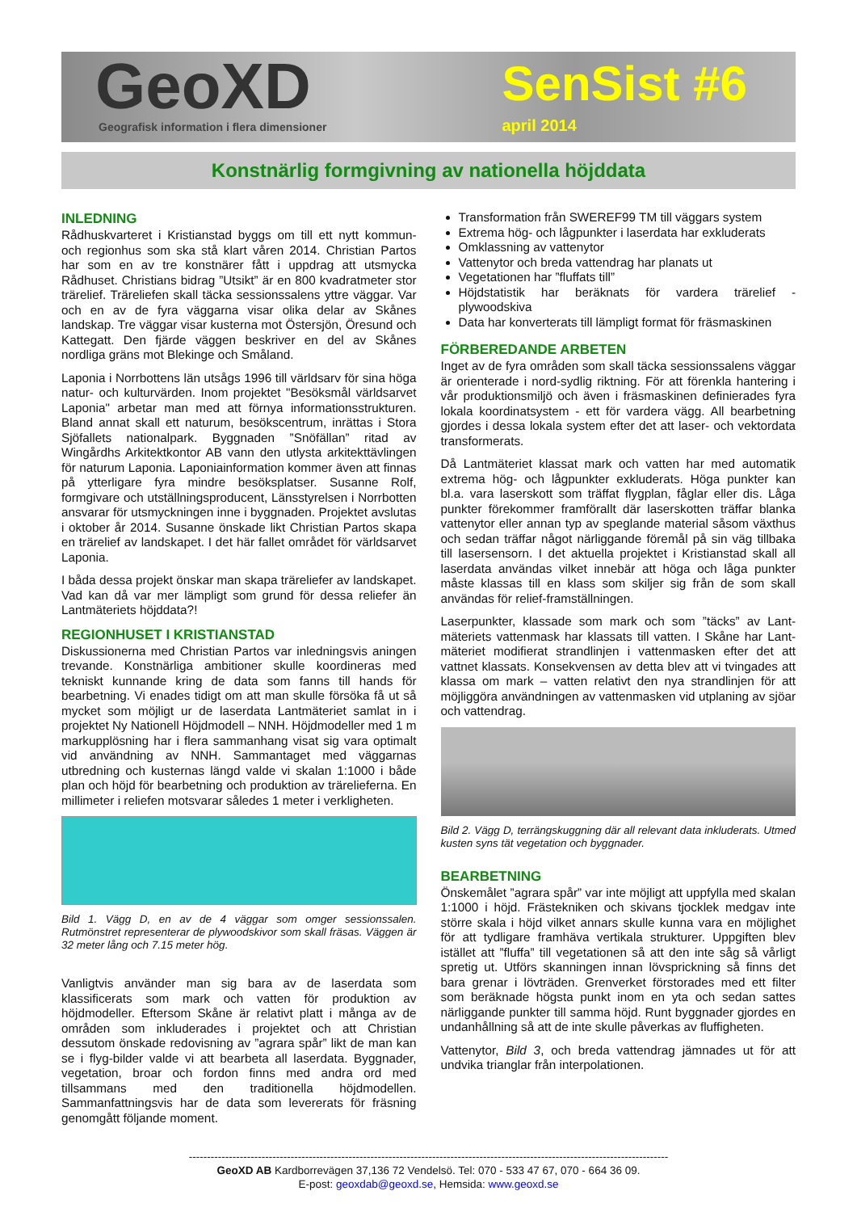GeoXD
Geografisk information i flera dimensioner
SenSist #6
april 2014
Konstnärlig formgivning av nationella höjddata
INLEDNING
Rådhuskvarteret i Kristianstad byggs om till ett nytt kommun- och regionhus som ska stå klart våren 2014. Christian Partos har som en av tre konstnärer fått i uppdrag att utsmycka Rådhuset. Christians bidrag ”Utsikt” är en 800 kvadratmeter stor trärelief. Träreliefen skall täcka sessionssalens yttre väggar. Var och en av de fyra väggarna visar olika delar av Skånes landskap. Tre väggar visar kusterna mot Östersjön, Öresund och Kattegatt. Den fjärde väggen beskriver en del av Skånes nordliga gräns mot Blekinge och Småland.
Laponia i Norrbottens län utsågs 1996 till världsarv för sina höga natur- och kulturvärden. Inom projektet "Besöksmål världsarvet Laponia" arbetar man med att förnya informationsstrukturen. Bland annat skall ett naturum, besökscentrum, inrättas i Stora Sjöfallets nationalpark. Byggnaden ”Snöfällan” ritad av Wingårdhs Arkitektkontor AB vann den utlysta arkitekttävlingen för naturum Laponia. Laponiainformation kommer även att finnas på ytterligare fyra mindre besöksplatser. Susanne Rolf, formgivare och utställningsproducent, Länsstyrelsen i Norrbotten ansvarar för utsmyckningen inne i byggnaden. Projektet avslutas i oktober år 2014. Susanne önskade likt Christian Partos skapa en trärelief av landskapet. I det här fallet området för världsarvet Laponia.
I båda dessa projekt önskar man skapa träreliefer av landskapet. Vad kan då var mer lämpligt som grund för dessa reliefer än Lantmäteriets höjddata?!
REGIONHUSET I KRISTIANSTAD
Diskussionerna med Christian Partos var inledningsvis aningen trevande. Konstnärliga ambitioner skulle koordineras med tekniskt kunnande kring de data som fanns till hands för bearbetning. Vi enades tidigt om att man skulle försöka få ut så mycket som möjligt ur de laserdata Lantmäteriet samlat in i projektet Ny Nationell Höjdmodell – NNH. Höjdmodeller med 1 m markupplösning har i flera sammanhang visat sig vara optimalt vid användning av NNH. Sammantaget med väggarnas utbredning och kusternas längd valde vi skalan 1:1000 i både plan och höjd för bearbetning och produktion av trärelieferna. En millimeter i reliefen motsvarar således 1 meter i verkligheten.
Bild 1. Vägg D, en av de 4 väggar som omger sessionssalen. Rutmönstret representerar de plywoodskivor som skall fräsas. Väggen är 32 meter lång och 7.15 meter hög.
Vanligtvis använder man sig bara av de laserdata som klassificerats som mark och vatten för produktion av höjdmodeller. Eftersom Skåne är relativt platt i många av de områden som inkluderades i projektet och att Christian dessutom önskade redovisning av ”agrara spår” likt de man kan se i flyg-bilder valde vi att bearbeta all laserdata. Byggnader, vegetation, broar och fordon finns med andra ord med tillsammans med den traditionella höjdmodellen. Sammanfattningsvis har de data som levererats för fräsning genomgått följande moment.
Transformation från SWEREF99 TM till väggars system
Extrema hög- och lågpunkter i laserdata har exkluderats
Omklassning av vattenytor
Vattenytor och breda vattendrag har planats ut
Vegetationen har ”fluffats till”
Höjdstatistik har beräknats för vardera trärelief - plywoodskiva
Data har konverterats till lämpligt format för fräsmaskinen
FÖRBEREDANDE ARBETEN
Inget av de fyra områden som skall täcka sessionssalens väggar är orienterade i nord-sydlig riktning. För att förenkla hantering i vår produktionsmiljö och även i fräsmaskinen definierades fyra lokala koordinatsystem - ett för vardera vägg. All bearbetning gjordes i dessa lokala system efter det att laser- och vektordata transformerats.
Då Lantmäteriet klassat mark och vatten har med automatik extrema hög- och lågpunkter exkluderats. Höga punkter kan bl.a. vara laserskott som träffat flygplan, fåglar eller dis. Låga punkter förekommer framförallt där laserskotten träffar blanka vattenytor eller annan typ av speglande material såsom växthus och sedan träffar något närliggande föremål på sin väg tillbaka till lasersensorn. I det aktuella projektet i Kristianstad skall all laserdata användas vilket innebär att höga och låga punkter måste klassas till en klass som skiljer sig från de som skall användas för relief-framställningen.
Laserpunkter, klassade som mark och som ”täcks” av Lant-mäteriets vattenmask har klassats till vatten. I Skåne har Lant-mäteriet modifierat strandlinjen i vattenmasken efter det att vattnet klassats. Konsekvensen av detta blev att vi tvingades att klassa om mark – vatten relativt den nya strandlinjen för att möjliggöra användningen av vattenmasken vid utplaning av sjöar och vattendrag.
Bild 2. Vägg D, terrängskuggning där all relevant data inkluderats. Utmed kusten syns tät vegetation och byggnader.
BEARBETNING
Önskemålet ”agrara spår” var inte möjligt att uppfylla med skalan 1:1000 i höjd. Frästekniken och skivans tjocklek medgav inte större skala i höjd vilket annars skulle kunna vara en möjlighet för att tydligare framhäva vertikala strukturer. Uppgiften blev istället att ”fluffa” till vegetationen så att den inte såg så vårligt spretig ut. Utförs skanningen innan lövsprickning så finns det bara grenar i lövträden. Grenverket förstorades med ett filter som beräknade högsta punkt inom en yta och sedan sattes närliggande punkter till samma höjd. Runt byggnader gjordes en undanhållning så att de inte skulle påverkas av fluffigheten.
Vattenytor, Bild 3, och breda vattendrag jämnades ut för att undvika trianglar från interpolationen.
------------------------------------------------------------------------------------------------------------------------------------
GeoXD AB Kardborrevägen 37,136 72 Vendelsö. Tel: 070 - 533 47 67, 070 - 664 36 09.
E-post: geoxdab@geoxd.se, Hemsida: www.geoxd.se